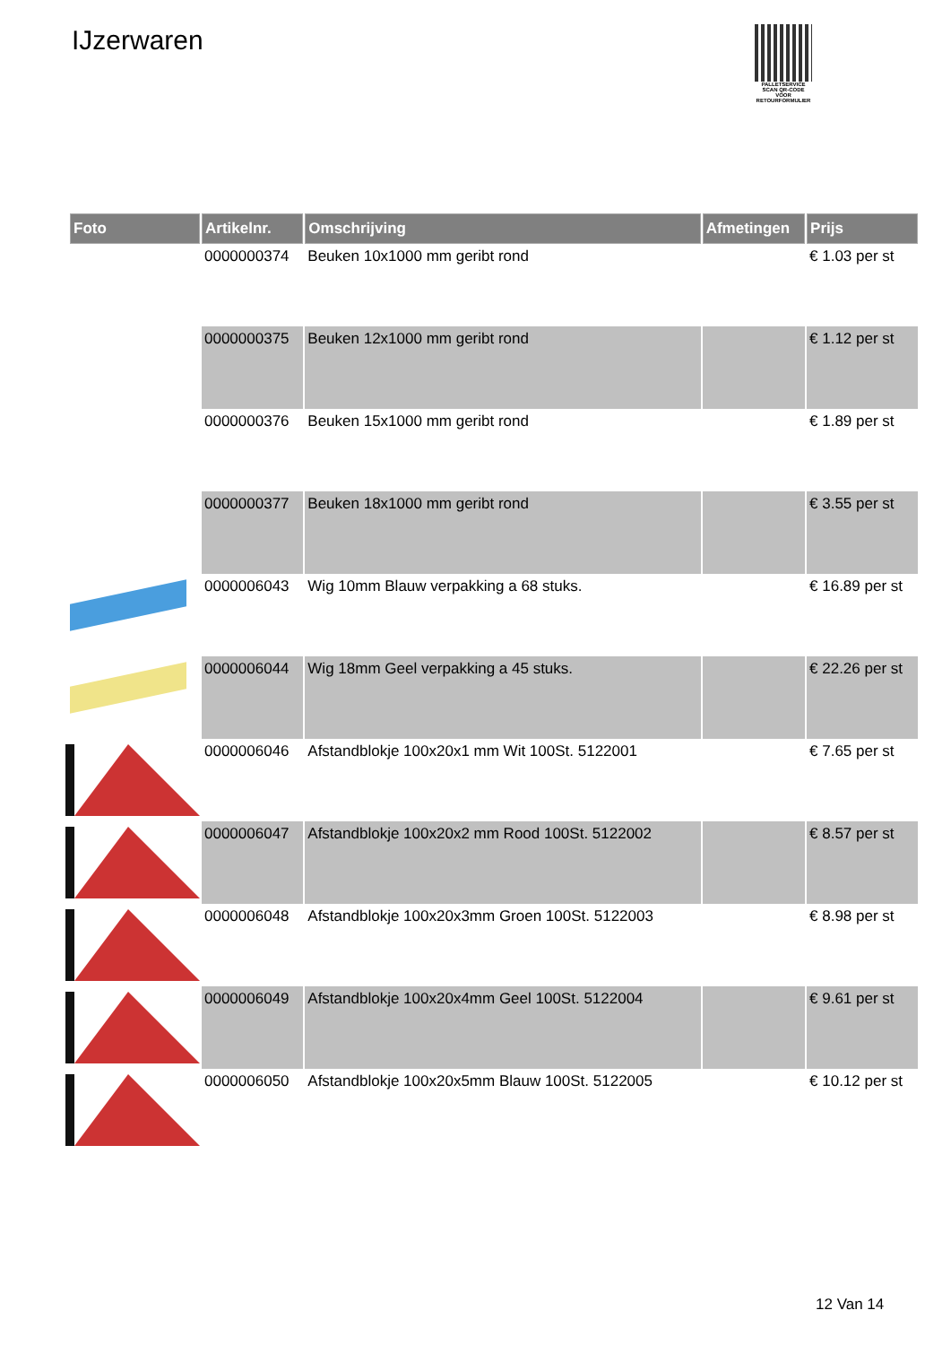IJzerwaren
PALLETSERVICE
SCAN QR-CODE VOOR RETOURFORMULIER
| Foto | Artikelnr. | Omschrijving | Afmetingen | Prijs |
| --- | --- | --- | --- | --- |
| | 0000000374 | Beuken 10x1000 mm geribt rond | | € 1.03 per st |
| | 0000000375 | Beuken 12x1000 mm geribt rond | | € 1.12 per st |
| | 0000000376 | Beuken 15x1000 mm geribt rond | | € 1.89 per st |
| | 0000000377 | Beuken 18x1000 mm geribt rond | | € 3.55 per st |
| | 0000006043 | Wig 10mm Blauw verpakking a 68 stuks. | | € 16.89 per st |
| | 0000006044 | Wig 18mm Geel verpakking a 45 stuks. | | € 22.26 per st |
| | 0000006046 | Afstandblokje 100x20x1 mm Wit 100St. 5122001 | | € 7.65 per st |
| | 0000006047 | Afstandblokje 100x20x2 mm Rood 100St. 5122002 | | € 8.57 per st |
| | 0000006048 | Afstandblokje 100x20x3mm Groen 100St. 5122003 | | € 8.98 per st |
| | 0000006049 | Afstandblokje 100x20x4mm Geel 100St. 5122004 | | € 9.61 per st |
| | 0000006050 | Afstandblokje 100x20x5mm Blauw 100St. 5122005 | | € 10.12 per st |
12 Van 14